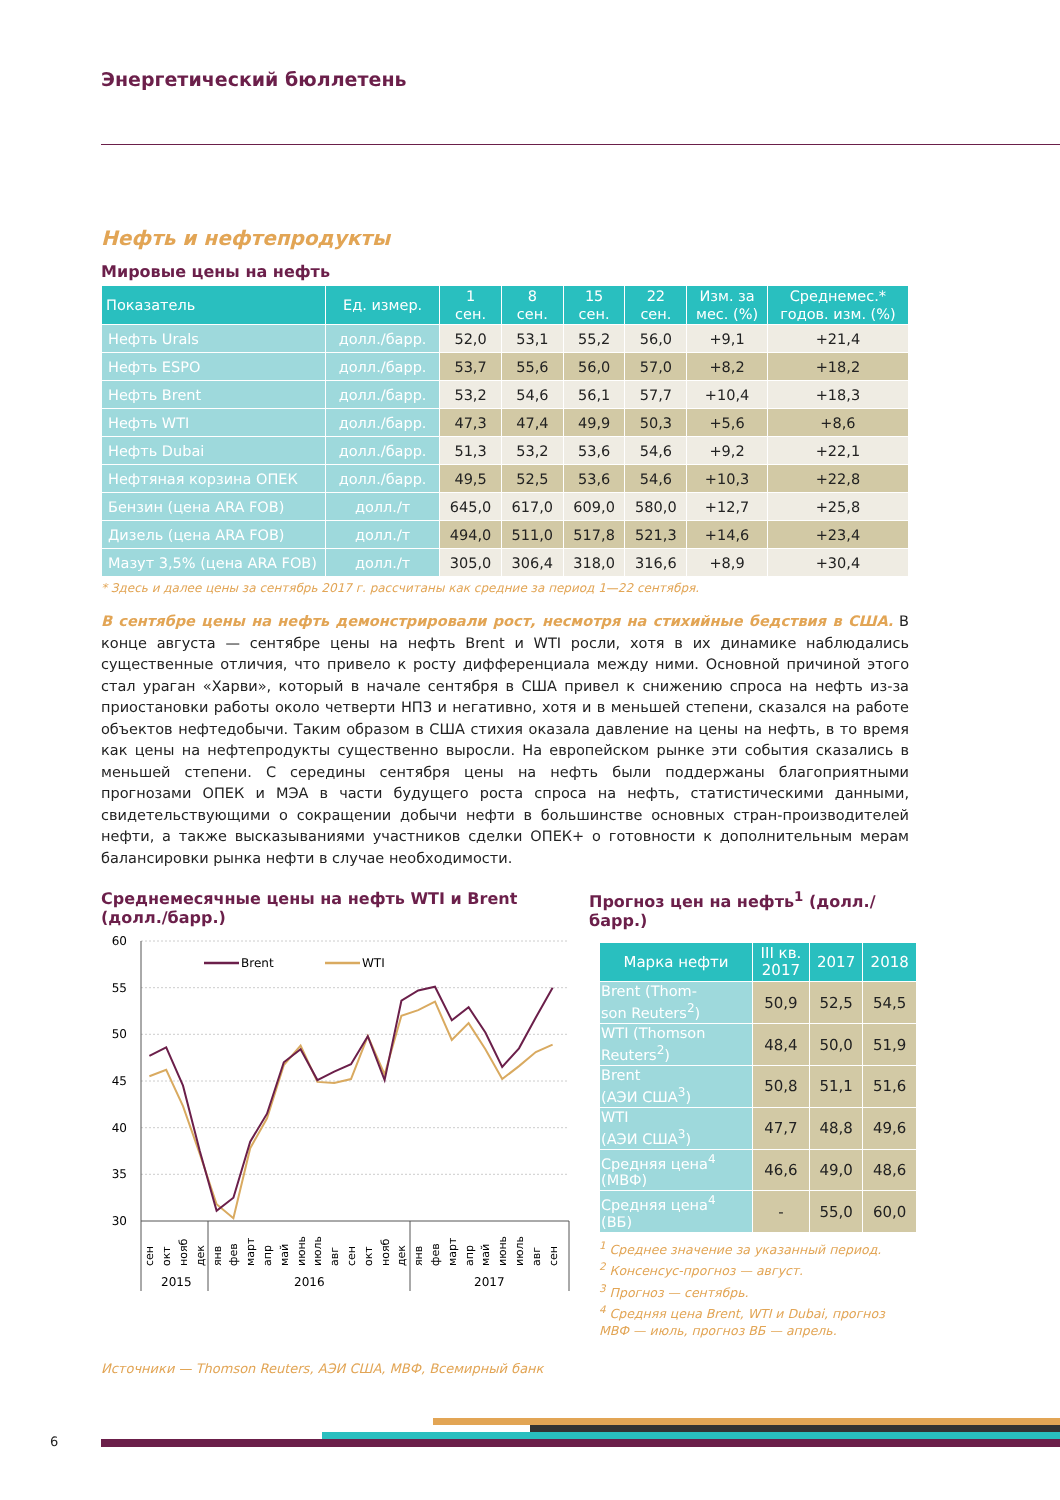Энергетический бюллетень
Нефть и нефтепродукты
Мировые цены на нефть
| Показатель | Ед. измер. | 1 сен. | 8 сен. | 15 сен. | 22 сен. | Изм. за мес. (%) | Среднемес.* годов. изм. (%) |
| --- | --- | --- | --- | --- | --- | --- | --- |
| Нефть Urals | долл./барр. | 52,0 | 53,1 | 55,2 | 56,0 | +9,1 | +21,4 |
| Нефть ESPO | долл./барр. | 53,7 | 55,6 | 56,0 | 57,0 | +8,2 | +18,2 |
| Нефть Brent | долл./барр. | 53,2 | 54,6 | 56,1 | 57,7 | +10,4 | +18,3 |
| Нефть WTI | долл./барр. | 47,3 | 47,4 | 49,9 | 50,3 | +5,6 | +8,6 |
| Нефть Dubai | долл./барр. | 51,3 | 53,2 | 53,6 | 54,6 | +9,2 | +22,1 |
| Нефтяная корзина ОПЕК | долл./барр. | 49,5 | 52,5 | 53,6 | 54,6 | +10,3 | +22,8 |
| Бензин (цена ARA FOB) | долл./т | 645,0 | 617,0 | 609,0 | 580,0 | +12,7 | +25,8 |
| Дизель (цена ARA FOB) | долл./т | 494,0 | 511,0 | 517,8 | 521,3 | +14,6 | +23,4 |
| Мазут 3,5% (цена ARA FOB) | долл./т | 305,0 | 306,4 | 318,0 | 316,6 | +8,9 | +30,4 |
* Здесь и далее цены за сентябрь 2017 г. рассчитаны как средние за период 1—22 сентября.
В сентябре цены на нефть демонстрировали рост, несмотря на стихийные бедствия в США. В конце августа — сентябре цены на нефть Brent и WTI росли, хотя в их динамике наблюдались существенные отличия, что привело к росту дифференциала между ними. Основной причиной этого стал ураган «Харви», который в начале сентября в США привел к снижению спроса на нефть из-за приостановки работы около четверти НПЗ и негативно, хотя и в меньшей степени, сказался на работе объектов нефтедобычи. Таким образом в США стихия оказала давление на цены на нефть, в то время как цены на нефтепродукты существенно выросли. На европейском рынке эти события сказались в меньшей степени. С середины сентября цены на нефть были поддержаны благоприятными прогнозами ОПЕК и МЭА в части будущего роста спроса на нефть, статистическими данными, свидетельствующими о сокращении добычи нефти в большинстве основных стран-производителей нефти, а также высказываниями участников сделки ОПЕК+ о готовности к дополнительным мерам балансировки рынка нефти в случае необходимости.
Среднемесячные цены на нефть WTI и Brent (долл./барр.)
60
55
50
45
40
35
30
Brent
WTI
сен
окт
нояб
дек
янв
фев
март
апр
май
июнь
июль
авг
сен
окт
нояб
дек
янв
фев
март
апр
май
июнь
июль
авг
сен
2015
2016
2017
Прогноз цен на нефть<sup>1</sup> (долл./барр.)
| Марка нефти | III кв. 2017 | 2017 | 2018 |
| --- | --- | --- | --- |
| Brent (Thom- son Reuters<sup>2</sup>) | 50,9 | 52,5 | 54,5 |
| WTI (Thomson Reuters<sup>2</sup>) | 48,4 | 50,0 | 51,9 |
| Brent (АЭИ США<sup>3</sup>) | 50,8 | 51,1 | 51,6 |
| WTI (АЭИ США<sup>3</sup>) | 47,7 | 48,8 | 49,6 |
| Средняя цена<sup>4</sup> (МВФ) | 46,6 | 49,0 | 48,6 |
| Средняя цена<sup>4</sup> (ВБ) | - | 55,0 | 60,0 |
<sup>1</sup> Среднее значение за указанный период.
<sup>2</sup> Консенсус-прогноз — август.
<sup>3</sup> Прогноз — сентябрь.
<sup>4</sup> Средняя цена Brent, WTI и Dubai, прогноз МВФ — июль, прогноз ВБ — апрель.
Источники — Thomson Reuters, АЭИ США, МВФ, Всемирный банк
6